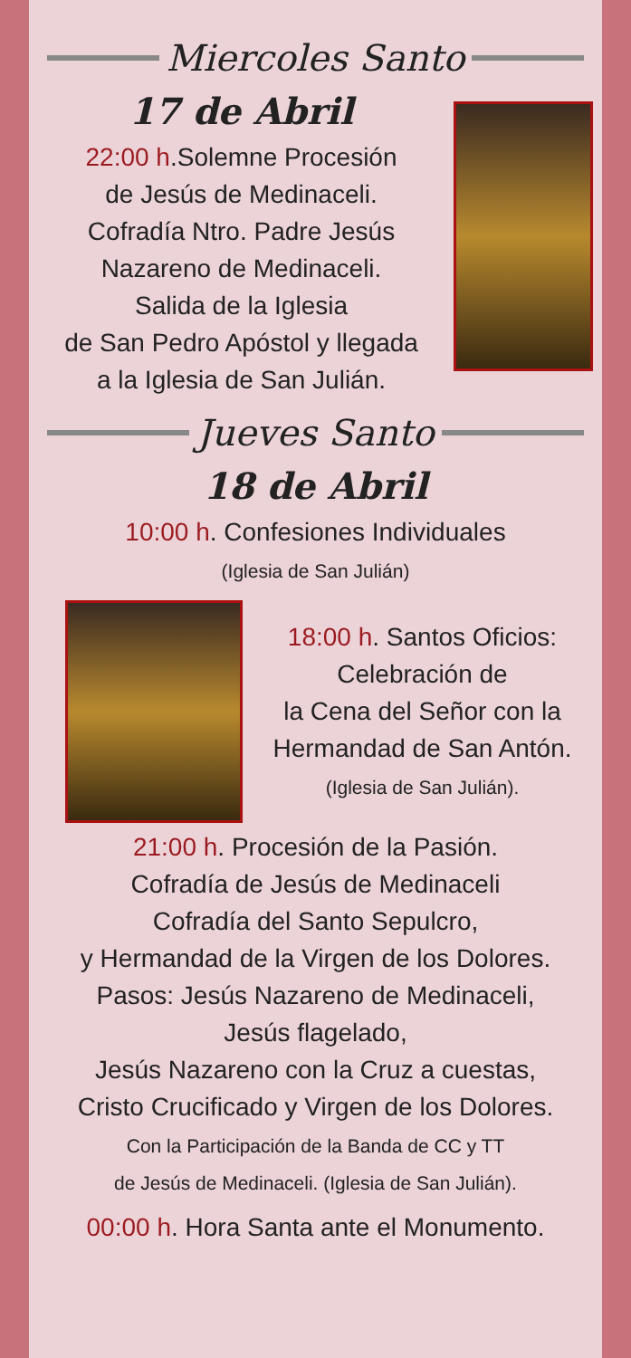Miercoles Santo
17 de Abril
22:00 h.Solemne Procesión
de Jesús de Medinaceli.
Cofradía Ntro. Padre Jesús
Nazareno de Medinaceli.
Salida de la Iglesia
de San Pedro Apóstol y llegada
a la Iglesia de San Julián.
Jueves Santo
18 de Abril
10:00 h. Confesiones Individuales
(Iglesia de San Julián)
18:00 h. Santos Oficios:
Celebración de
la Cena del Señor con la
Hermandad de San Antón.
(Iglesia de San Julián).
21:00 h. Procesión de la Pasión.
Cofradía de Jesús de Medinaceli
Cofradía del Santo Sepulcro,
y Hermandad de la Virgen de los Dolores.
Pasos: Jesús Nazareno de Medinaceli,
Jesús flagelado,
Jesús Nazareno con la Cruz a cuestas,
Cristo Crucificado y Virgen de los Dolores.
Con la Participación de la Banda de CC y TT
de Jesús de Medinaceli. (Iglesia de San Julián).
00:00 h. Hora Santa ante el Monumento.